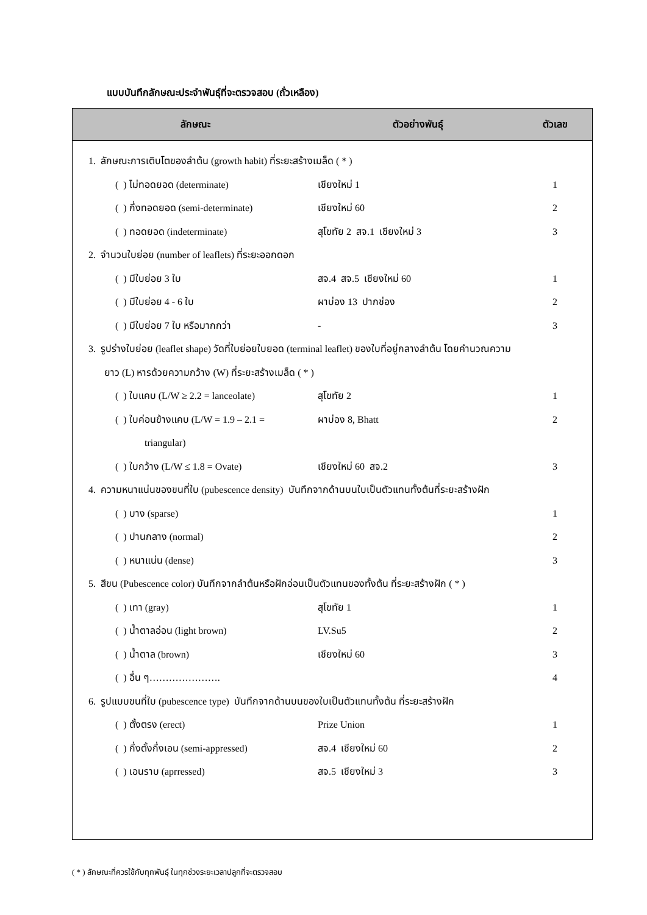แบบบันทึกลักษณะประจำพันธุ์ที่จะตรวจสอบ (ถั่วเหลือง)
| ลักษณะ | ตัวอย่างพันธุ์ | ตัวเลข |
| --- | --- | --- |
| 1. ลักษณะการเติบโตของลำต้น (growth habit) ที่ระยะสร้างเมล็ด ( * ) | | |
| ( ) ไม่ทอดยอด (determinate) | เชียงใหม่ 1 | 1 |
| ( ) กึ่งทอดยอด (semi-determinate) | เชียงใหม่ 60 | 2 |
| ( ) ทอดยอด (indeterminate) | สุโขทัย 2 สจ.1 เชียงใหม่ 3 | 3 |
| 2. จำนวนใบย่อย (number of leaflets) ที่ระยะออกดอก | | |
| ( ) มีใบย่อย 3 ใบ | สจ.4 สจ.5 เชียงใหม่ 60 | 1 |
| ( ) มีใบย่อย 4 - 6 ใบ | ผาบ่อง 13 ปากช่อง | 2 |
| ( ) มีใบย่อย 7 ใบ หรือมากกว่า | - | 3 |
| 3. รูปร่างใบย่อย (leaflet shape) วัดที่ใบย่อยใบยอด (terminal leaflet) ของใบที่อยู่กลางลำต้น โดยคำนวณความ | | |
| ยาว (L) หารด้วยความกว้าง (W) ที่ระยะสร้างเมล็ด ( * ) | | |
| ( ) ใบแคบ (L/W ≥ 2.2 = lanceolate) | สุโขทัย 2 | 1 |
| ( ) ใบค่อนข้างแคบ (L/W = 1.9 – 2.1 = | ผาบ่อง 8, Bhatt | 2 |
| triangular) | | |
| ( ) ใบกว้าง (L/W ≤ 1.8 = Ovate) | เชียงใหม่ 60 สจ.2 | 3 |
| 4. ความหนาแน่นของขนที่ใบ (pubescence density) บันทึกจากด้านบนใบเป็นตัวแทนทั้งต้นที่ระยะสร้างฝัก | | |
| ( ) บาง (sparse) | | 1 |
| ( ) ปานกลาง (normal) | | 2 |
| ( ) หนาแน่น (dense) | | 3 |
| 5. สีขน (Pubescence color) บันทึกจากลำต้นหรือฝักอ่อนเป็นตัวแทนของทั้งต้น ที่ระยะสร้างฝัก ( * ) | | |
| ( ) เทา (gray) | สุโขทัย 1 | 1 |
| ( ) น้ำตาลอ่อน (light brown) | LV.Su5 | 2 |
| ( ) น้ำตาล (brown) | เชียงใหม่ 60 | 3 |
| ( ) อื่น ๆ…………………. | | 4 |
| 6. รูปแบบขนที่ใบ (pubescence type) บันทึกจากด้านบนของใบเป็นตัวแทนทั้งต้น ที่ระยะสร้างฝัก | | |
| ( ) ตั้งตรง (erect) | Prize Union | 1 |
| ( ) กึ่งตั้งกึ่งเอน (semi-appressed) | สจ.4 เชียงใหม่ 60 | 2 |
| ( ) เอนราบ (aprressed) | สจ.5 เชียงใหม่ 3 | 3 |
( * ) ลักษณะที่ควรใช้กับทุกพันธุ์ ในทุกช่วงระยะเวลาปลูกที่จะตรวจสอบ